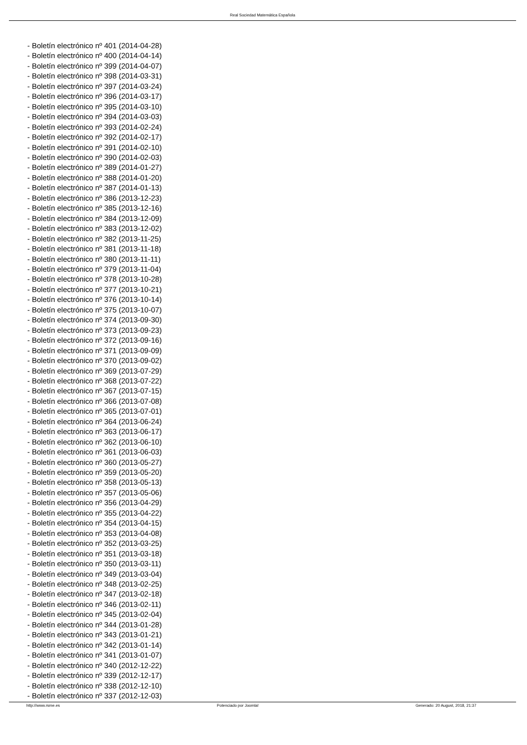Real Sociedad Matemática Española
- Boletín electrónico nº 401 (2014-04-28)
- Boletín electrónico nº 400 (2014-04-14)
- Boletín electrónico nº 399 (2014-04-07)
- Boletín electrónico nº 398 (2014-03-31)
- Boletín electrónico nº 397 (2014-03-24)
- Boletín electrónico nº 396 (2014-03-17)
- Boletín electrónico nº 395 (2014-03-10)
- Boletín electrónico nº 394 (2014-03-03)
- Boletín electrónico nº 393 (2014-02-24)
- Boletín electrónico nº 392 (2014-02-17)
- Boletín electrónico nº 391 (2014-02-10)
- Boletín electrónico nº 390 (2014-02-03)
- Boletín electrónico nº 389 (2014-01-27)
- Boletín electrónico nº 388 (2014-01-20)
- Boletín electrónico nº 387 (2014-01-13)
- Boletín electrónico nº 386 (2013-12-23)
- Boletín electrónico nº 385 (2013-12-16)
- Boletín electrónico nº 384 (2013-12-09)
- Boletín electrónico nº 383 (2013-12-02)
- Boletín electrónico nº 382 (2013-11-25)
- Boletín electrónico nº 381 (2013-11-18)
- Boletín electrónico nº 380 (2013-11-11)
- Boletín electrónico nº 379 (2013-11-04)
- Boletín electrónico nº 378 (2013-10-28)
- Boletín electrónico nº 377 (2013-10-21)
- Boletín electrónico nº 376 (2013-10-14)
- Boletín electrónico nº 375 (2013-10-07)
- Boletín electrónico nº 374 (2013-09-30)
- Boletín electrónico nº 373 (2013-09-23)
- Boletín electrónico nº 372 (2013-09-16)
- Boletín electrónico nº 371 (2013-09-09)
- Boletín electrónico nº 370 (2013-09-02)
- Boletín electrónico nº 369 (2013-07-29)
- Boletín electrónico nº 368 (2013-07-22)
- Boletín electrónico nº 367 (2013-07-15)
- Boletín electrónico nº 366 (2013-07-08)
- Boletín electrónico nº 365 (2013-07-01)
- Boletín electrónico nº 364 (2013-06-24)
- Boletín electrónico nº 363 (2013-06-17)
- Boletín electrónico nº 362 (2013-06-10)
- Boletín electrónico nº 361 (2013-06-03)
- Boletín electrónico nº 360 (2013-05-27)
- Boletín electrónico nº 359 (2013-05-20)
- Boletín electrónico nº 358 (2013-05-13)
- Boletín electrónico nº 357 (2013-05-06)
- Boletín electrónico nº 356 (2013-04-29)
- Boletín electrónico nº 355 (2013-04-22)
- Boletín electrónico nº 354 (2013-04-15)
- Boletín electrónico nº 353 (2013-04-08)
- Boletín electrónico nº 352 (2013-03-25)
- Boletín electrónico nº 351 (2013-03-18)
- Boletín electrónico nº 350 (2013-03-11)
- Boletín electrónico nº 349 (2013-03-04)
- Boletín electrónico nº 348 (2013-02-25)
- Boletín electrónico nº 347 (2013-02-18)
- Boletín electrónico nº 346 (2013-02-11)
- Boletín electrónico nº 345 (2013-02-04)
- Boletín electrónico nº 344 (2013-01-28)
- Boletín electrónico nº 343 (2013-01-21)
- Boletín electrónico nº 342 (2013-01-14)
- Boletín electrónico nº 341 (2013-01-07)
- Boletín electrónico nº 340 (2012-12-22)
- Boletín electrónico nº 339 (2012-12-17)
- Boletín electrónico nº 338 (2012-12-10)
- Boletín electrónico nº 337 (2012-12-03)
http://www.rsme.es Potenciado por Joomla! Generado: 20 August, 2018, 21:37